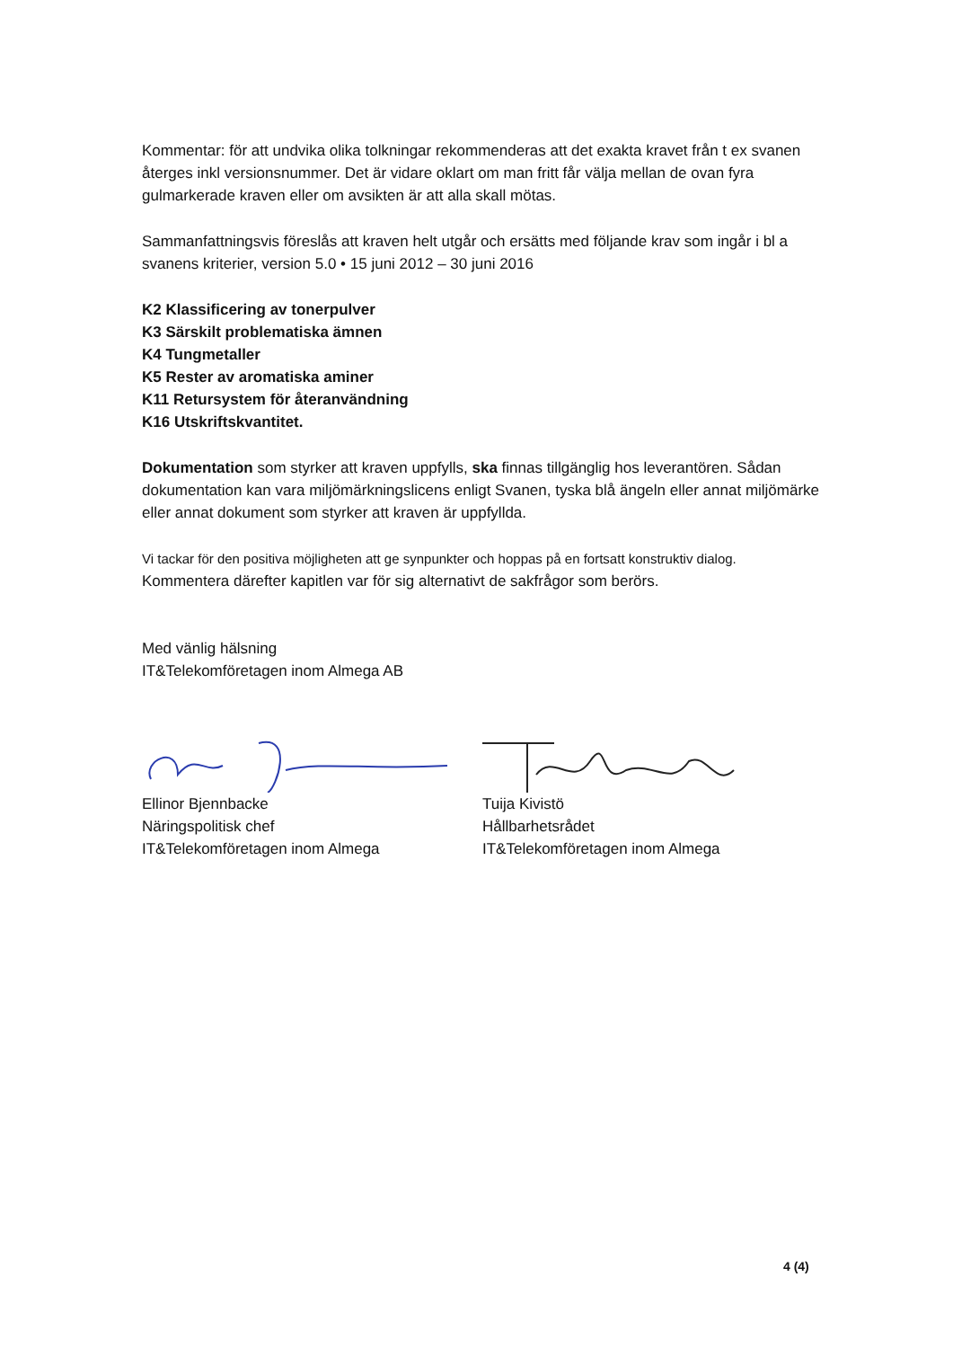Kommentar: för att undvika olika tolkningar rekommenderas att det exakta kravet från t ex svanen återges inkl versionsnummer. Det är vidare oklart om man fritt får välja mellan de ovan fyra gulmarkerade kraven eller om avsikten är att alla skall mötas.
Sammanfattningsvis föreslås att kraven helt utgår och ersätts med följande krav som ingår i bl a svanens kriterier, version 5.0 • 15 juni 2012 – 30 juni 2016
K2 Klassificering av tonerpulver
K3 Särskilt problematiska ämnen
K4 Tungmetaller
K5 Rester av aromatiska aminer
K11 Retursystem för återanvändning
K16 Utskriftskvantitet.
Dokumentation som styrker att kraven uppfylls, ska finnas tillgänglig hos leverantören. Sådan dokumentation kan vara miljömärkningslicens enligt Svanen, tyska blå ängeln eller annat miljömärke eller annat dokument som styrker att kraven är uppfyllda.
Vi tackar för den positiva möjligheten att ge synpunkter och hoppas på en fortsatt konstruktiv dialog.
Kommentera därefter kapitlen var för sig alternativt de sakfrågor som berörs.
Med vänlig hälsning
IT&Telekomföretagen inom Almega AB
Ellinor Bjennbacke
Näringspolitisk chef
IT&Telekomföretagen inom Almega
Tuija Kivistö
Hållbarhetsrådet
IT&Telekomföretagen inom Almega
4 (4)